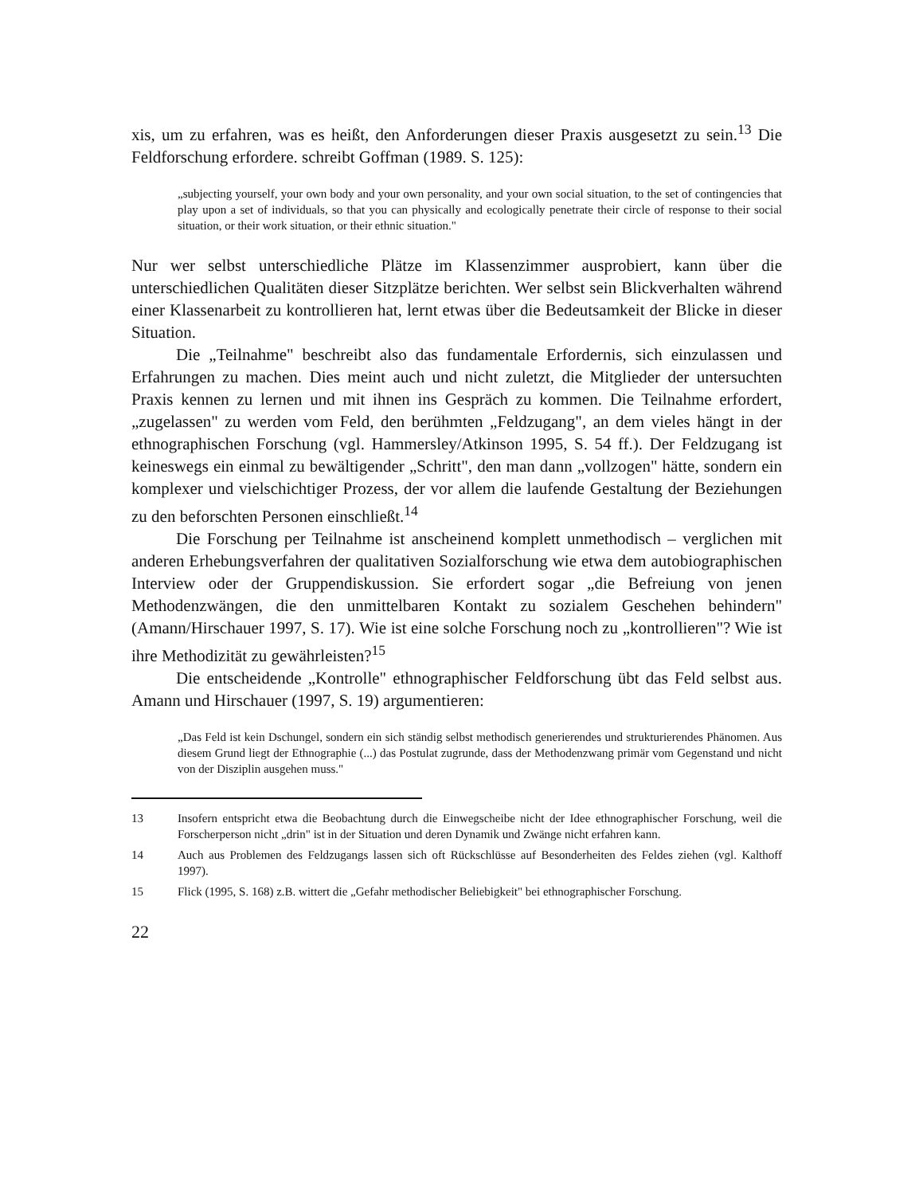xis, um zu erfahren, was es heißt, den Anforderungen dieser Praxis ausgesetzt zu sein.<sup>13</sup> Die Feldforschung erfordere. schreibt Goffman (1989. S. 125):
„subjecting yourself, your own body and your own personality, and your own social situation, to the set of contingencies that play upon a set of individuals, so that you can physically and ecologically penetrate their circle of response to their social situation, or their work situation, or their ethnic situation."
Nur wer selbst unterschiedliche Plätze im Klassenzimmer ausprobiert, kann über die unterschiedlichen Qualitäten dieser Sitzplätze berichten. Wer selbst sein Blickverhalten während einer Klassenarbeit zu kontrollieren hat, lernt etwas über die Bedeutsamkeit der Blicke in dieser Situation.
Die „Teilnahme" beschreibt also das fundamentale Erfordernis, sich einzulassen und Erfahrungen zu machen. Dies meint auch und nicht zuletzt, die Mitglieder der untersuchten Praxis kennen zu lernen und mit ihnen ins Gespräch zu kommen. Die Teilnahme erfordert, „zugelassen" zu werden vom Feld, den berühmten „Feldzugang", an dem vieles hängt in der ethnographischen Forschung (vgl. Hammersley/Atkinson 1995, S. 54 ff.). Der Feldzugang ist keineswegs ein einmal zu bewältigender „Schritt", den man dann „vollzogen" hätte, sondern ein komplexer und vielschichtiger Prozess, der vor allem die laufende Gestaltung der Beziehungen zu den beforschten Personen einschließt.<sup>14</sup>
Die Forschung per Teilnahme ist anscheinend komplett unmethodisch – verglichen mit anderen Erhebungsverfahren der qualitativen Sozialforschung wie etwa dem autobiographischen Interview oder der Gruppendiskussion. Sie erfordert sogar „die Befreiung von jenen Methodenzwängen, die den unmittelbaren Kontakt zu sozialem Geschehen behindern" (Amann/Hirschauer 1997, S. 17). Wie ist eine solche Forschung noch zu „kontrollieren"? Wie ist ihre Methodizität zu gewährleisten?<sup>15</sup>
Die entscheidende „Kontrolle" ethnographischer Feldforschung übt das Feld selbst aus. Amann und Hirschauer (1997, S. 19) argumentieren:
„Das Feld ist kein Dschungel, sondern ein sich ständig selbst methodisch generierendes und strukturierendes Phänomen. Aus diesem Grund liegt der Ethnographie (...) das Postulat zugrunde, dass der Methodenzwang primär vom Gegenstand und nicht von der Disziplin ausgehen muss."
13 Insofern entspricht etwa die Beobachtung durch die Einwegscheibe nicht der Idee ethnographischer Forschung, weil die Forscherperson nicht „drin" ist in der Situation und deren Dynamik und Zwänge nicht erfahren kann.
14 Auch aus Problemen des Feldzugangs lassen sich oft Rückschlüsse auf Besonderheiten des Feldes ziehen (vgl. Kalthoff 1997).
15 Flick (1995, S. 168) z.B. wittert die „Gefahr methodischer Beliebigkeit" bei ethnographischer Forschung.
22